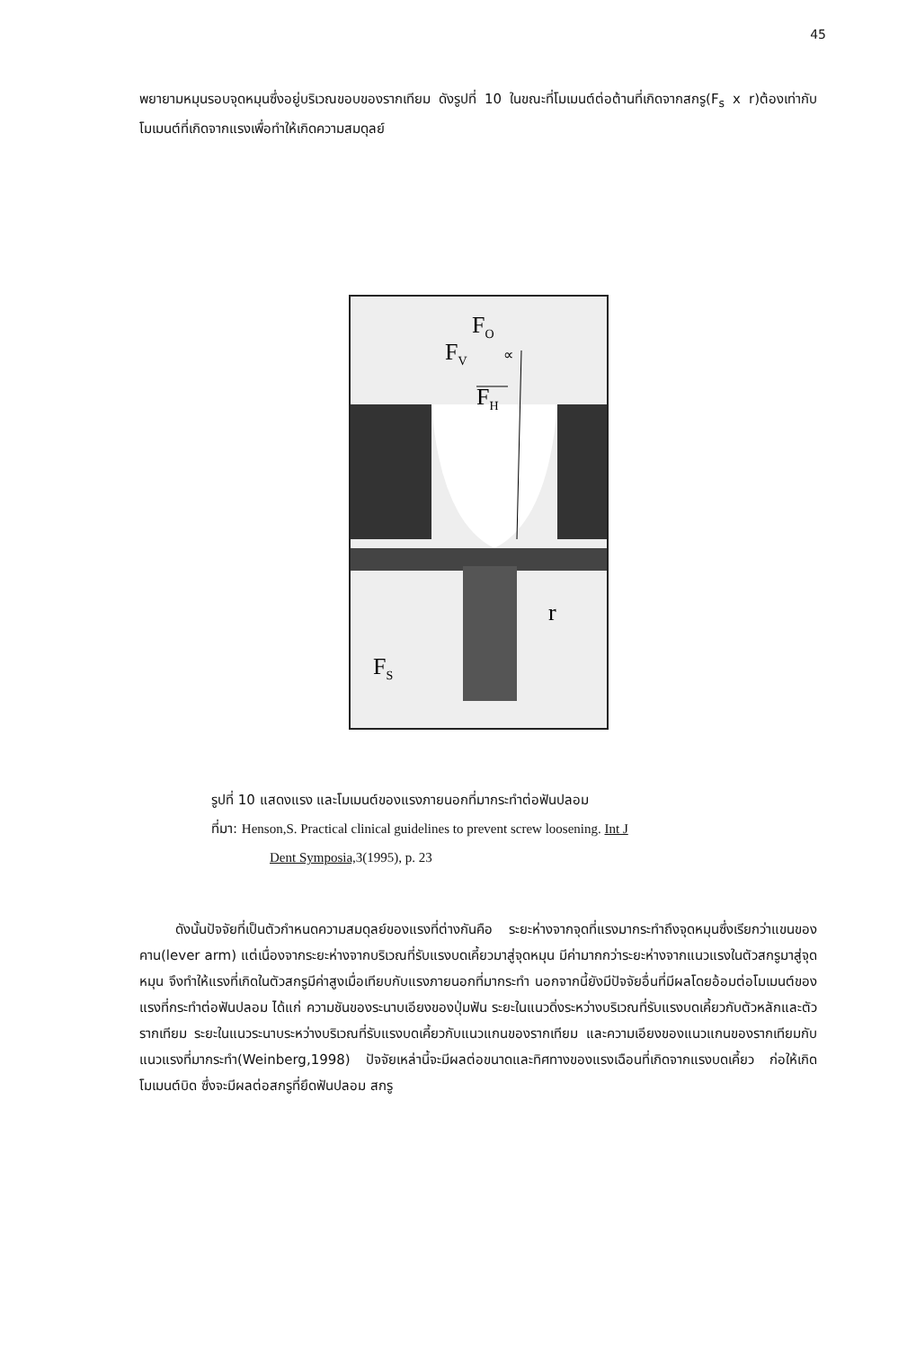45
พยายามหมุนรอบจุดหมุนซึ่งอยู่บริเวณขอบของรากเทียม ดังรูปที่ 10 ในขณะที่โมเมนต์ต่อต้านที่เกิดจากสกรู(F<sub>s</sub> x r)ต้องเท่ากับโมเมนต์ที่เกิดจากแรงเพื่อทำให้เกิดความสมดุลย์
FO
FV
FH
∝
r
FS
รูปที่ 10 แสดงแรง และโมเมนต์ของแรงภายนอกที่มากระทำต่อฟันปลอม
ที่มา: Henson,S. Practical clinical guidelines to prevent screw loosening. Int J
Dent Symposia, 3(1995), p. 23
ดังนั้นปัจจัยที่เป็นตัวกำหนดความสมดุลย์ของแรงที่ต่างกันคือ ระยะห่างจากจุดที่แรงมากระทำถึงจุดหมุนซึ่งเรียกว่าแขนของคาน(lever arm) แต่เนื่องจากระยะห่างจากบริเวณที่รับแรงบดเคี้ยวมาสู่จุดหมุน มีค่ามากกว่าระยะห่างจากแนวแรงในตัวสกรูมาสู่จุดหมุน จึงทำให้แรงที่เกิดในตัวสกรูมีค่าสูงเมื่อเทียบกับแรงภายนอกที่มากระทำ นอกจากนี้ยังมีปัจจัยอื่นที่มีผลโดยอ้อมต่อโมเมนต์ของแรงที่กระทำต่อฟันปลอม ได้แก่ ความชันของระนาบเอียงของปุ่มฟัน ระยะในแนวดิ่งระหว่างบริเวณที่รับแรงบดเคี้ยวกับตัวหลักและตัวรากเทียม ระยะในแนวระนาบระหว่างบริเวณที่รับแรงบดเคี้ยวกับแนวแกนของรากเทียม และความเอียงของแนวแกนของรากเทียมกับแนวแรงที่มากระทำ(Weinberg,1998) ปัจจัยเหล่านี้จะมีผลต่อขนาดและทิศทางของแรงเฉือนที่เกิดจากแรงบดเคี้ยว ก่อให้เกิดโมเมนต์บิด ซึ่งจะมีผลต่อสกรูที่ยึดฟันปลอม สกรู